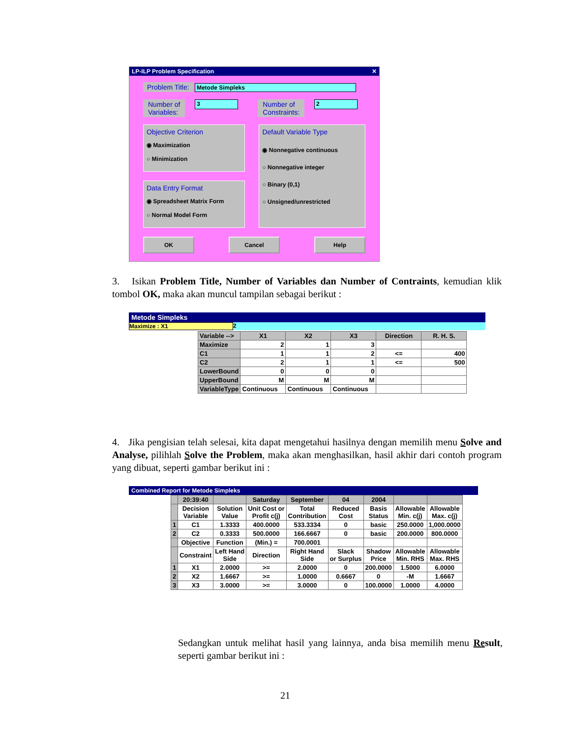LP-ILP Problem Specification ✕
Problem Title: Metode Simpleks
Number of
Variables: 3 Number of
Constraints: 2
Objective Criterion
◉ Maximization
○ Minimization
Data Entry Format
◉ Spreadsheet Matrix Form
○ Normal Model Form
Default Variable Type
◉ Nonnegative continuous
○ Nonnegative integer
○ Binary (0,1)
○ Unsigned/unrestricted
OK Cancel Help
3. Isikan Problem Title, Number of Variables dan Number of Contraints, kemudian klik tombol OK, maka akan muncul tampilan sebagai berikut :
Metode Simpleks
Maximize : X1 2
| Variable --> | X1 | X2 | X3 | Direction | R. H. S. |
| --- | --- | --- | --- | --- | --- |
| Maximize | 2 | 1 | 3 | | |
| C1 | 1 | 1 | 2 | <= | 400 |
| C2 | 2 | 1 | 1 | <= | 500 |
| LowerBound | 0 | 0 | 0 | | |
| UpperBound | M | M | M | | |
| VariableType | Continuous | Continuous | Continuous | | |
4. Jika pengisian telah selesai, kita dapat mengetahui hasilnya dengan memilih menu Solve and Analyse, pilihlah Solve the Problem, maka akan menghasilkan, hasil akhir dari contoh program yang dibuat, seperti gambar berikut ini :
Combined Report for Metode Simpleks
| | 20:39:40 | | Saturday | September | 04 | 2004 | | |
| | Decision Variable | Solution Value | Unit Cost or Profit c(j) | Total Contribution | Reduced Cost | Basis Status | Allowable Min. c(j) | Allowable Max. c(j) |
| 1 | C1 | 1.3333 | 400.0000 | 533.3334 | 0 | basic | 250.0000 | 1,000.0000 |
| 2 | C2 | 0.3333 | 500.0000 | 166.6667 | 0 | basic | 200.0000 | 800.0000 |
| | Objective | Function | (Min.) = | 700.0001 | | | | |
| | Constraint | Left Hand Side | Direction | Right Hand Side | Slack or Surplus | Shadow Price | Allowable Min. RHS | Allowable Max. RHS |
| 1 | X1 | 2.0000 | >= | 2.0000 | 0 | 200.0000 | 1.5000 | 6.0000 |
| 2 | X2 | 1.6667 | >= | 1.0000 | 0.6667 | 0 | -M | 1.6667 |
| 3 | X3 | 3.0000 | >= | 3.0000 | 0 | 100.0000 | 1.0000 | 4.0000 |
Sedangkan untuk melihat hasil yang lainnya, anda bisa memilih menu Result, seperti gambar berikut ini :
21